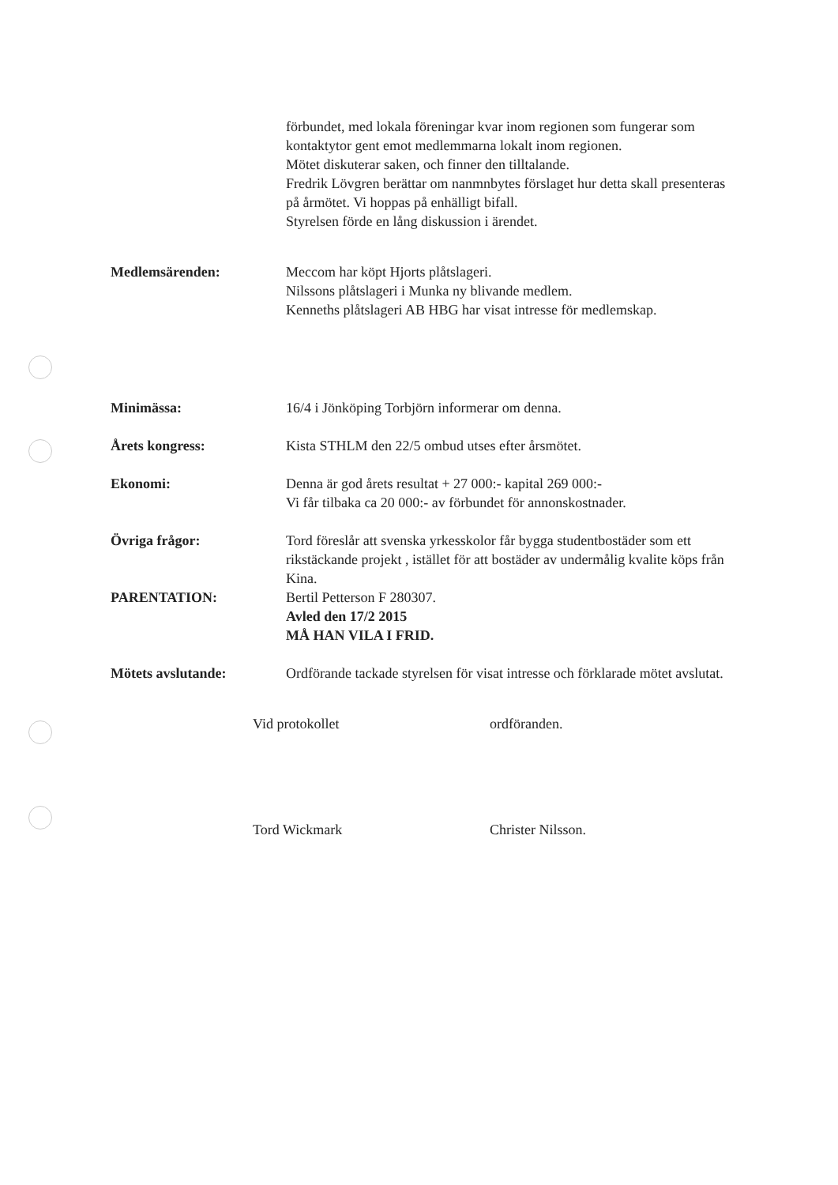förbundet, med lokala föreningar kvar inom regionen som fungerar som kontaktytor gent emot medlemmarna lokalt inom regionen.
Mötet diskuterar saken, och finner den tilltalande.
Fredrik Lövgren berättar om nanmnbytes förslaget hur detta skall presenteras på årmötet. Vi hoppas på enhälligt bifall.
Styrelsen förde en lång diskussion i ärendet.
Medlemsärenden: Meccom har köpt Hjorts plåtslageri.
Nilssons plåtslageri i Munka ny blivande medlem.
Kenneths plåtslageri AB HBG har visat intresse för medlemskap.
Minimässa: 16/4 i Jönköping Torbjörn informerar om denna.
Årets kongress: Kista STHLM den 22/5 ombud utses efter årsmötet.
Ekonomi: Denna är god årets resultat + 27 000:- kapital 269 000:-
Vi får tilbaka ca 20 000:- av förbundet för annonskostnader.
Övriga frågor: Tord föreslår att svenska yrkesskolor får bygga studentbostäder som ett rikstäckande projekt , istället för att bostäder av undermålig kvalite köps från Kina.
PARENTATION: Bertil Petterson F 280307.
Avled den 17/2 2015
MÅ HAN VILA I FRID.
Mötets avslutande: Ordförande tackade styrelsen för visat intresse och förklarade mötet avslutat.
Vid protokollet ordföranden.
Tord Wickmark Christer Nilsson.